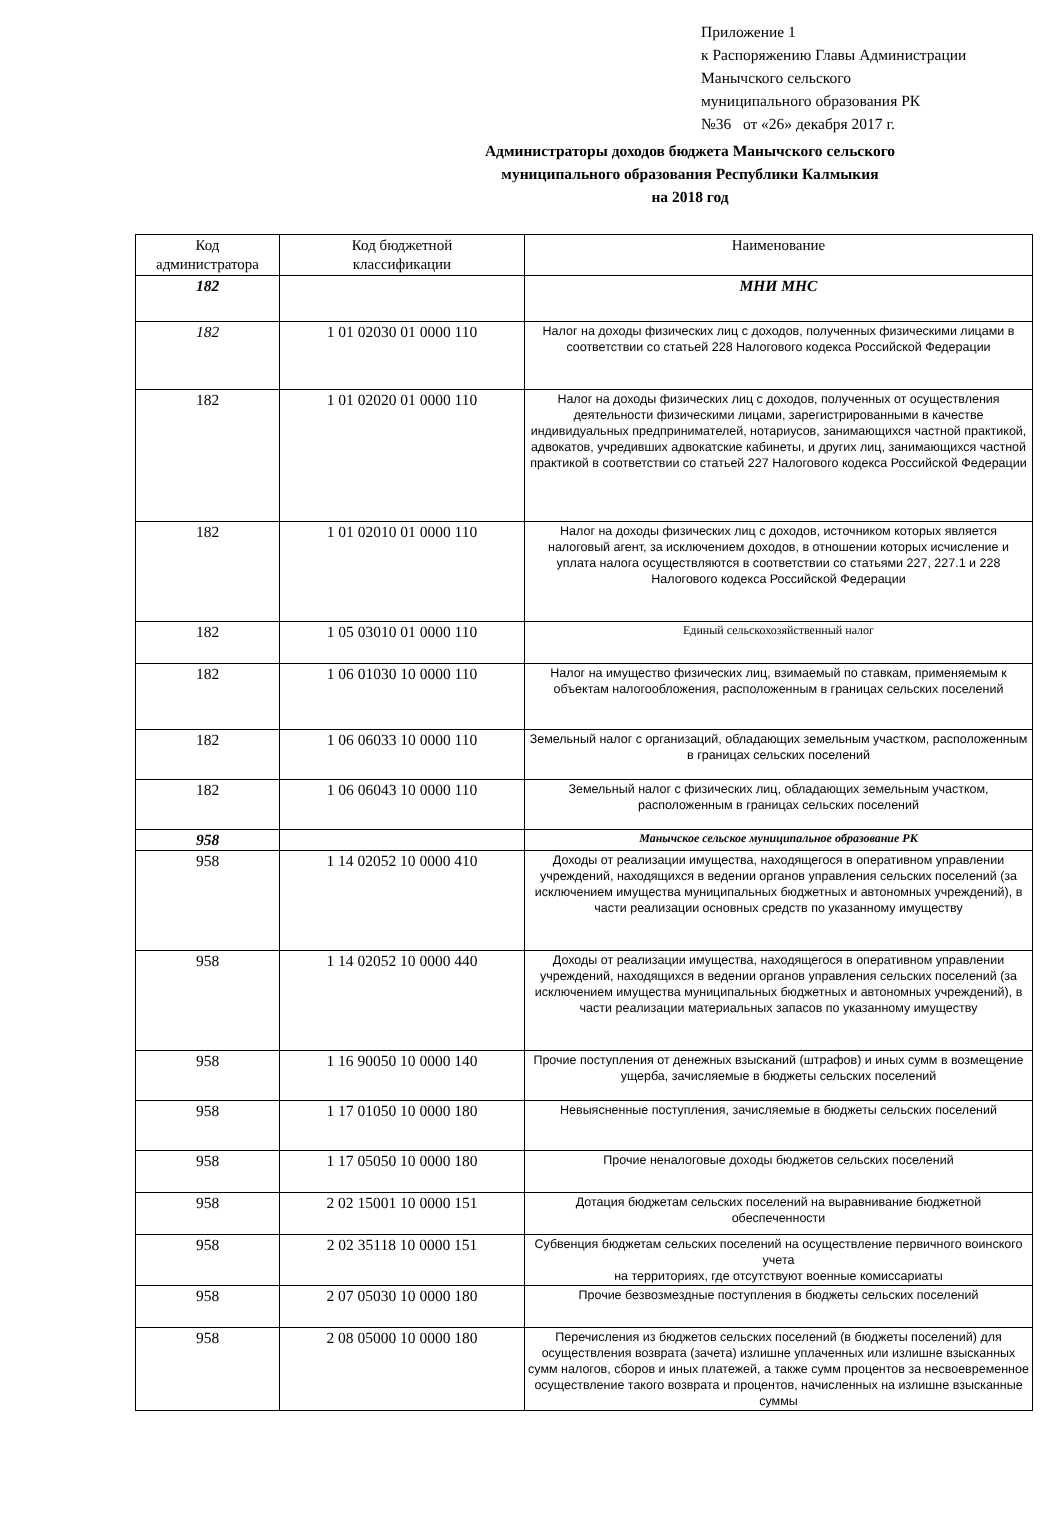Приложение 1
к Распоряжению Главы Администрации
Манычского сельского
муниципального образования РК
№36 от «26» декабря 2017 г.
Администраторы доходов бюджета Манычского сельского
муниципального образования Республики Калмыкия
на 2018 год
| Код администратора | Код бюджетной классификации | Наименование |
| --- | --- | --- |
| 182 | | МНИ МНС |
| 182 | 1 01 02030 01 0000 110 | Налог на доходы физических лиц с доходов, полученных физическими лицами в соответствии со статьей 228 Налогового кодекса Российской Федерации |
| 182 | 1 01 02020 01 0000 110 | Налог на доходы физических лиц с доходов, полученных от осуществления деятельности физическими лицами, зарегистрированными в качестве индивидуальных предпринимателей, нотариусов, занимающихся частной практикой, адвокатов, учредивших адвокатские кабинеты, и других лиц, занимающихся частной практикой в соответствии со статьей 227 Налогового кодекса Российской Федерации |
| 182 | 1 01 02010 01 0000 110 | Налог на доходы физических лиц с доходов, источником которых является налоговый агент, за исключением доходов, в отношении которых исчисление и уплата налога осуществляются в соответствии со статьями 227, 227.1 и 228 Налогового кодекса Российской Федерации |
| 182 | 1 05 03010 01 0000 110 | Единый сельскохозяйственный налог |
| 182 | 1 06 01030 10 0000 110 | Налог на имущество физических лиц, взимаемый по ставкам, применяемым к объектам налогообложения, расположенным в границах сельских поселений |
| 182 | 1 06 06033 10 0000 110 | Земельный налог с организаций, обладающих земельным участком, расположенным в границах сельских поселений |
| 182 | 1 06 06043 10 0000 110 | Земельный налог с физических лиц, обладающих земельным участком, расположенным в границах сельских поселений |
| 958 | | Манычское сельское муниципальное образование РК |
| 958 | 1 14 02052 10 0000 410 | Доходы от реализации имущества, находящегося в оперативном управлении учреждений, находящихся в ведении органов управления сельских поселений (за исключением имущества муниципальных бюджетных и автономных учреждений), в части реализации основных средств по указанному имуществу |
| 958 | 1 14 02052 10 0000 440 | Доходы от реализации имущества, находящегося в оперативном управлении учреждений, находящихся в ведении органов управления сельских поселений (за исключением имущества муниципальных бюджетных и автономных учреждений), в части реализации материальных запасов по указанному имуществу |
| 958 | 1 16 90050 10 0000 140 | Прочие поступления от денежных взысканий (штрафов) и иных сумм в возмещение ущерба, зачисляемые в бюджеты сельских поселений |
| 958 | 1 17 01050 10 0000 180 | Невыясненные поступления, зачисляемые в бюджеты сельских поселений |
| 958 | 1 17 05050 10 0000 180 | Прочие неналоговые доходы бюджетов сельских поселений |
| 958 | 2 02 15001 10 0000 151 | Дотация бюджетам сельских поселений на выравнивание бюджетной обеспеченности |
| 958 | 2 02 35118 10 0000 151 | Субвенция бюджетам сельских поселений на осуществление первичного воинского учета на территориях, где отсутствуют военные комиссариаты |
| 958 | 2 07 05030 10 0000 180 | Прочие безвозмездные поступления в бюджеты сельских поселений |
| 958 | 2 08 05000 10 0000 180 | Перечисления из бюджетов сельских поселений (в бюджеты поселений) для осуществления возврата (зачета) излишне уплаченных или излишне взысканных сумм налогов, сборов и иных платежей, а также сумм процентов за несвоевременное осуществление такого возврата и процентов, начисленных на излишне взысканные суммы |